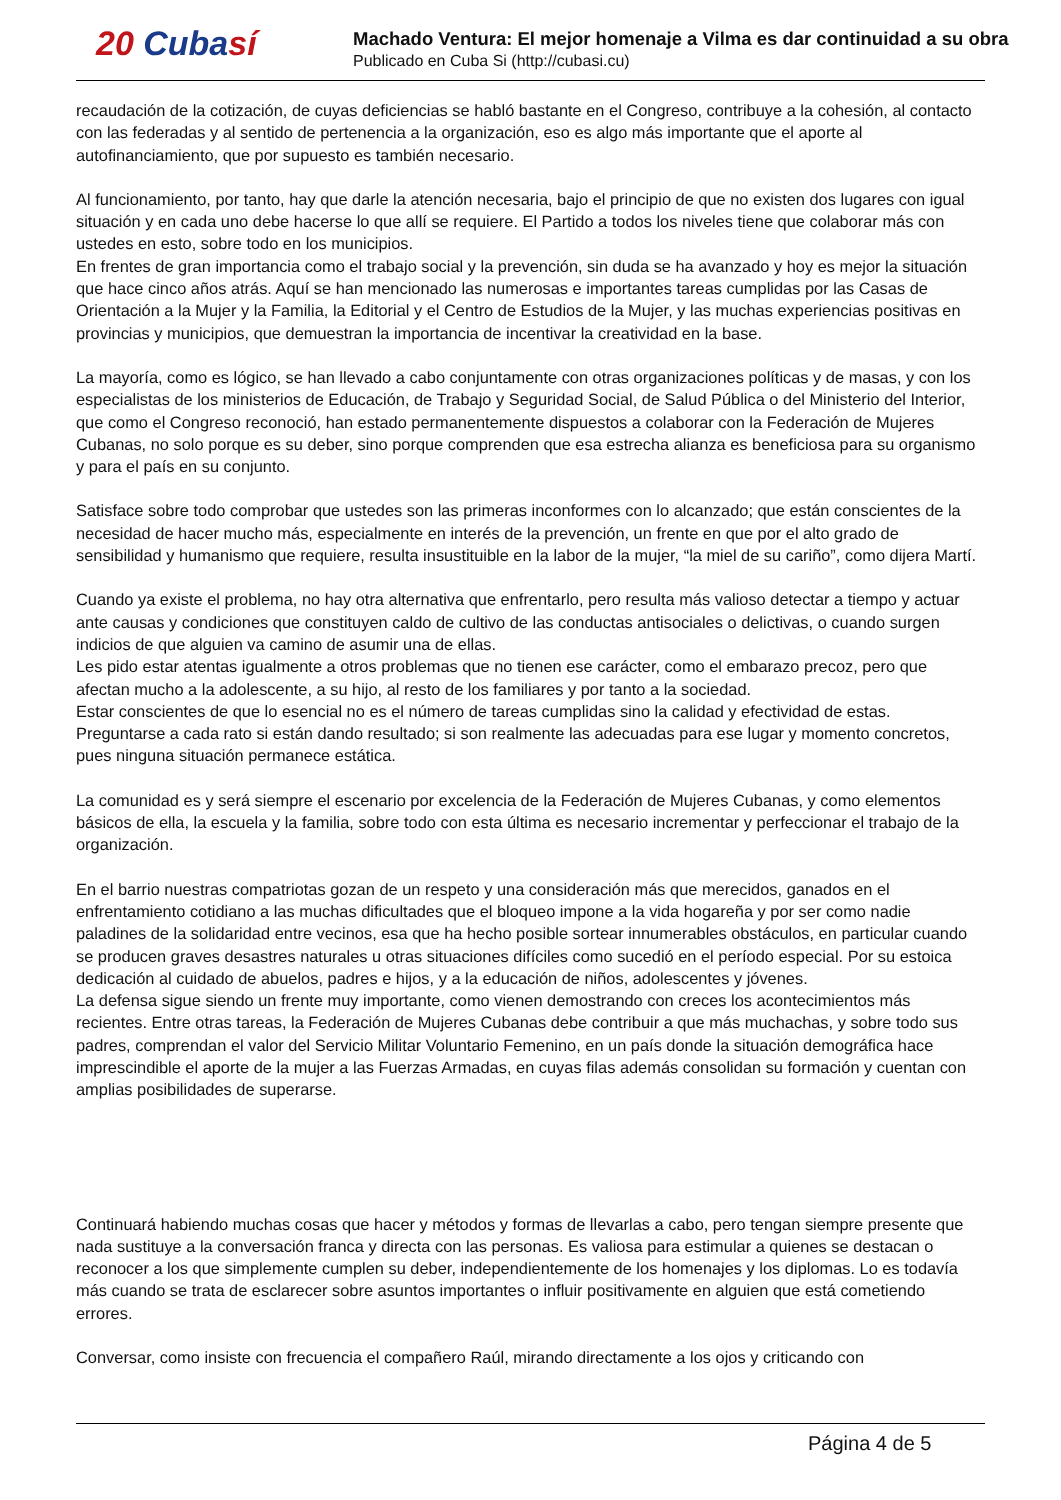20 Cubasí
Machado Ventura: El mejor homenaje a Vilma es dar continuidad a su obra
Publicado en Cuba Si (http://cubasi.cu)
recaudación de la cotización, de cuyas deficiencias se habló bastante en el Congreso, contribuye a la cohesión, al contacto con las federadas y al sentido de pertenencia a la organización, eso es algo más importante que el aporte al autofinanciamiento, que por supuesto es también necesario.
Al funcionamiento, por tanto, hay que darle la atención necesaria, bajo el principio de que no existen dos lugares con igual situación y en cada uno debe hacerse lo que allí se requiere. El Partido a todos los niveles tiene que colaborar más con ustedes en esto, sobre todo en los municipios.
En frentes de gran importancia como el trabajo social y la prevención, sin duda se ha avanzado y hoy es mejor la situación que hace cinco años atrás. Aquí se han mencionado las numerosas e importantes tareas cumplidas por las Casas de Orientación a la Mujer y la Familia, la Editorial y el Centro de Estudios de la Mujer, y las muchas experiencias positivas en provincias y municipios, que demuestran la importancia de incentivar la creatividad en la base.
La mayoría, como es lógico, se han llevado a cabo conjuntamente con otras organizaciones políticas y de masas, y con los especialistas de los ministerios de Educación, de Trabajo y Seguridad Social, de Salud Pública o del Ministerio del Interior, que como el Congreso reconoció, han estado permanentemente dispuestos a colaborar con la Federación de Mujeres Cubanas, no solo porque es su deber, sino porque comprenden que esa estrecha alianza es beneficiosa para su organismo y para el país en su conjunto.
Satisface sobre todo comprobar que ustedes son las primeras inconformes con lo alcanzado; que están conscientes de la necesidad de hacer mucho más, especialmente en interés de la prevención, un frente en que por el alto grado de sensibilidad y humanismo que requiere, resulta insustituible en la labor de la mujer, “la miel de su cariño”, como dijera Martí.
Cuando ya existe el problema, no hay otra alternativa que enfrentarlo, pero resulta más valioso detectar a tiempo y actuar ante causas y condiciones que constituyen caldo de cultivo de las conductas antisociales o delictivas, o cuando surgen indicios de que alguien va camino de asumir una de ellas.
Les pido estar atentas igualmente a otros problemas que no tienen ese carácter, como el embarazo precoz, pero que afectan mucho a la adolescente, a su hijo, al resto de los familiares y por tanto a la sociedad.
Estar conscientes de que lo esencial no es el número de tareas cumplidas sino la calidad y efectividad de estas.
Preguntarse a cada rato si están dando resultado; si son realmente las adecuadas para ese lugar y momento concretos, pues ninguna situación permanece estática.
La comunidad es y será siempre el escenario por excelencia de la Federación de Mujeres Cubanas, y como elementos básicos de ella, la escuela y la familia, sobre todo con esta última es necesario incrementar y perfeccionar el trabajo de la organización.
En el barrio nuestras compatriotas gozan de un respeto y una consideración más que merecidos, ganados en el enfrentamiento cotidiano a las muchas dificultades que el bloqueo impone a la vida hogareña y por ser como nadie paladines de la solidaridad entre vecinos, esa que ha hecho posible sortear innumerables obstáculos, en particular cuando se producen graves desastres naturales u otras situaciones difíciles como sucedió en el período especial. Por su estoica dedicación al cuidado de abuelos, padres e hijos, y a la educación de niños, adolescentes y jóvenes.
La defensa sigue siendo un frente muy importante, como vienen demostrando con creces los acontecimientos más recientes. Entre otras tareas, la Federación de Mujeres Cubanas debe contribuir a que más muchachas, y sobre todo sus padres, comprendan el valor del Servicio Militar Voluntario Femenino, en un país donde la situación demográfica hace imprescindible el aporte de la mujer a las Fuerzas Armadas, en cuyas filas además consolidan su formación y cuentan con amplias posibilidades de superarse.
Continuará habiendo muchas cosas que hacer y métodos y formas de llevarlas a cabo, pero tengan siempre presente que nada sustituye a la conversación franca y directa con las personas. Es valiosa para estimular a quienes se destacan o reconocer a los que simplemente cumplen su deber, independientemente de los homenajes y los diplomas. Lo es todavía más cuando se trata de esclarecer sobre asuntos importantes o influir positivamente en alguien que está cometiendo errores.
Conversar, como insiste con frecuencia el compañero Raúl, mirando directamente a los ojos y criticando con
Página 4 de 5